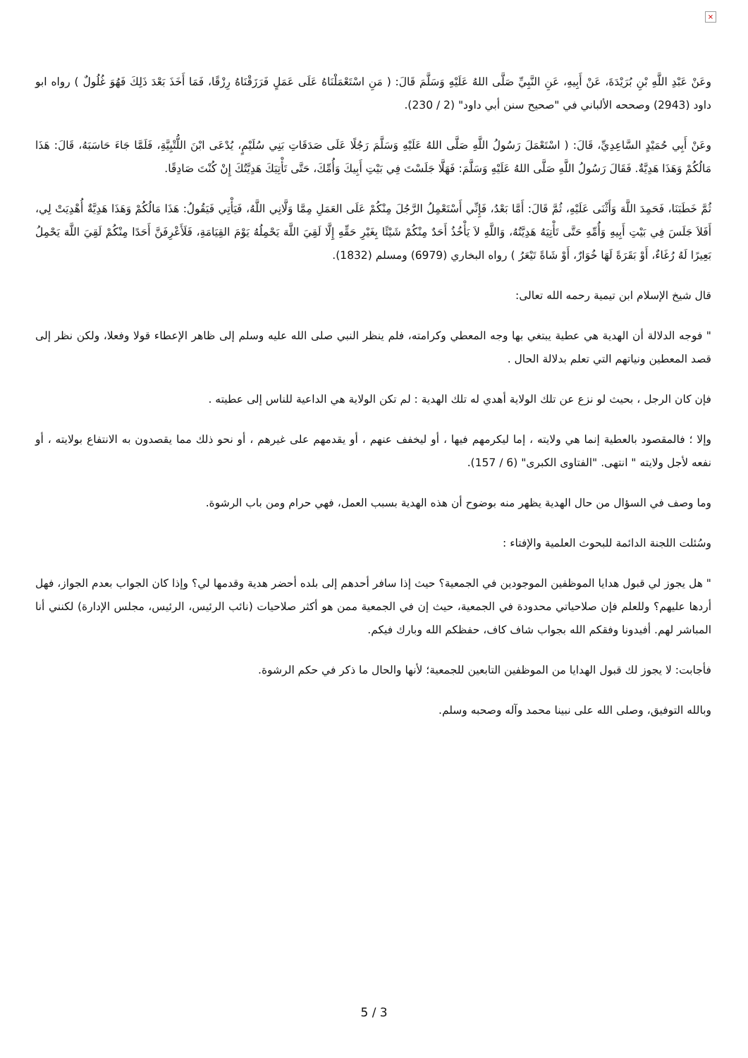×
وعَنْ عَبْدِ اللَّهِ بْنِ بُرَيْدَةَ، عَنْ أَبِيهِ، عَنِ النَّبِيِّ صَلَّى اللهُ عَلَيْهِ وَسَلَّمَ قَالَ: ( مَنِ اسْتَعْمَلْنَاهُ عَلَى عَمَلٍ فَرَزَقْنَاهُ رِزْقًا، فَمَا أَخَذَ بَعْدَ ذَلِكَ فَهُوَ غُلُولٌ ) رواه ابو داود (2943) وصححه الألباني في "صحيح سنن أبي داود" (2 / 230).
وعَنْ أَبِي حُمَيْدٍ السَّاعِدِيِّ، قَالَ: ( اسْتَعْمَلَ رَسُولُ اللَّهِ صَلَّى اللهُ عَلَيْهِ وَسَلَّمَ رَجُلًا عَلَى صَدَقَاتِ بَنِي سُلَيْمٍ، يُدْعَى ابْنَ اللُّتْبِيَّةِ، فَلَمَّا جَاءَ حَاسَبَهُ، قَالَ: هَذَا مَالُكُمْ وَهَذَا هَدِيَّةٌ. فَقَالَ رَسُولُ اللَّهِ صَلَّى اللهُ عَلَيْهِ وَسَلَّمَ: فَهَلَّا جَلَسْتَ فِي بَيْتِ أَبِيكَ وَأُمِّكَ، حَتَّى تَأْتِيَكَ هَدِيَّتُكَ إِنْ كُنْتَ صَادِقًا.
ثُمَّ خَطَبَنَا، فَحَمِدَ اللَّهَ وَأَثْنَى عَلَيْهِ، ثُمَّ قَالَ: أَمَّا بَعْدُ، فَإِنِّي أَسْتَعْمِلُ الرَّجُلَ مِنْكُمْ عَلَى العَمَلِ مِمَّا وَلَّانِي اللَّهُ، فَيَأْتِي فَيَقُولُ: هَذَا مَالُكُمْ وَهَذَا هَدِيَّةٌ أُهْدِيَتْ لِي، أَفَلاَ جَلَسَ فِي بَيْتِ أَبِيهِ وَأُمِّهِ حَتَّى تَأْتِيَهُ هَدِيَّتُهُ، وَاللَّهِ لاَ يَأْخُذُ أَحَدٌ مِنْكُمْ شَيْئًا بِغَيْرِ حَقِّهِ إِلَّا لَقِيَ اللَّهَ يَحْمِلُهُ يَوْمَ القِيَامَةِ، فَلَأَعْرِفَنَّ أَحَدًا مِنْكُمْ لَقِيَ اللَّهَ يَحْمِلُ بَعِيرًا لَهُ رُغَاءٌ، أَوْ بَقَرَةً لَهَا خُوَارٌ، أَوْ شَاةً تَيْعَرُ ) رواه البخاري (6979) ومسلم (1832).
قال شيخ الإسلام ابن تيمية رحمه الله تعالى:
" فوجه الدلالة أن الهدية هي عطية يبتغي بها وجه المعطي وكرامته، فلم ينظر النبي صلى الله عليه وسلم إلى ظاهر الإعطاء قولا وفعلا، ولكن نظر إلى قصد المعطين ونياتهم التي تعلم بدلالة الحال .
فإن كان الرجل ، بحيث لو نزع عن تلك الولاية أهدي له تلك الهدية : لم تكن الولاية هي الداعية للناس إلى عطيته .
وإلا ؛ فالمقصود بالعطية إنما هي ولايته ، إما ليكرمهم فيها ، أو ليخفف عنهم ، أو يقدمهم على غيرهم ، أو نحو ذلك مما يقصدون به الانتفاع بولايته ، أو نفعه لأجل ولايته " انتهى. "الفتاوى الكبرى" (6 / 157).
وما وصف في السؤال من حال الهدية يظهر منه بوضوح أن هذه الهدية بسبب العمل، فهي حرام ومن باب الرشوة.
وسُئلت اللجنة الدائمة للبحوث العلمية والإفتاء :
" هل يجوز لي قبول هدايا الموظفين الموجودين في الجمعية؟ حيث إذا سافر أحدهم إلى بلده أحضر هدية وقدمها لي؟ وإذا كان الجواب بعدم الجواز، فهل أردها عليهم؟ وللعلم فإن صلاحياتي محدودة في الجمعية، حيث إن في الجمعية ممن هو أكثر صلاحيات (نائب الرئيس، الرئيس، مجلس الإدارة) لكنني أنا المباشر لهم. أفيدونا وفقكم الله بجواب شاف كاف، حفظكم الله وبارك فيكم.
فأجابت: لا يجوز لك قبول الهدايا من الموظفين التابعين للجمعية؛ لأنها والحال ما ذكر في حكم الرشوة.
وبالله التوفيق، وصلى الله على نبينا محمد وآله وصحبه وسلم.
5 / 3